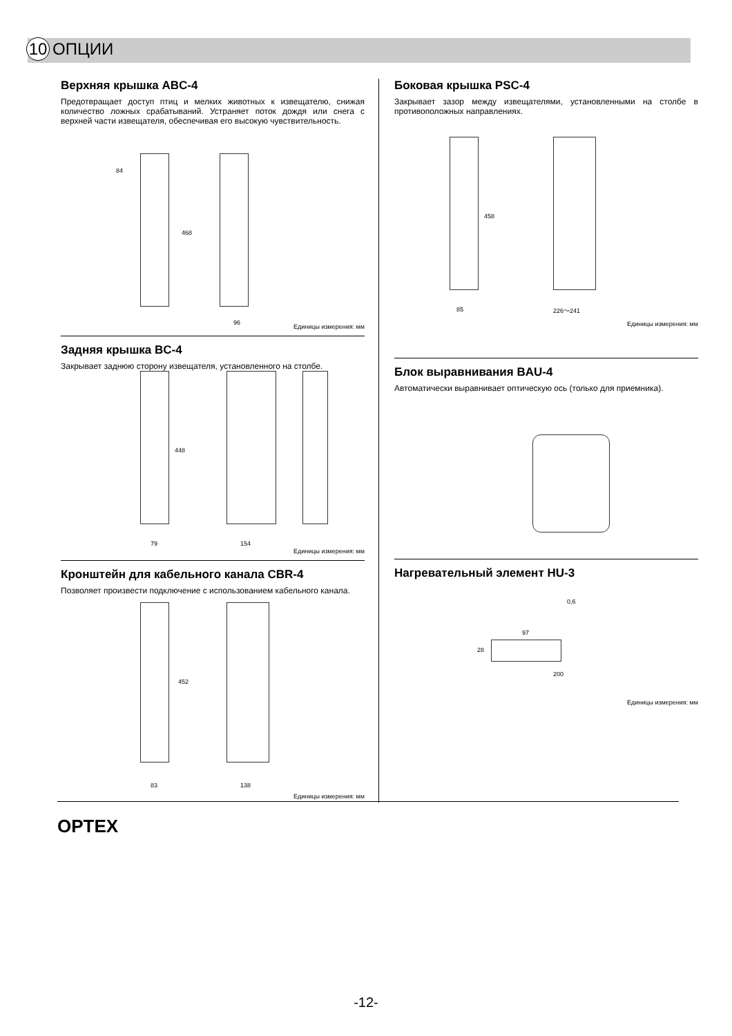10 ОПЦИИ
Верхняя крышка ABC-4
Предотвращает доступ птиц и мелких животных к извещателю, снижая количество ложных срабатываний. Устраняет поток дождя или снега с верхней части извещателя, обеспечивая его высокую чувствительность.
84
468
96 Единицы измерения: мм
Задняя крышка BC-4
Закрывает заднюю сторону извещателя, установленного на столбе.
448
79 154
Единицы измерения: мм
Кронштейн для кабельного канала CBR-4
Позволяет произвести подключение с использованием кабельного канала.
452
83 138
Единицы измерения: мм
Боковая крышка PSC-4
Закрывает зазор между извещателями, установленными на столбе в противоположных направлениях.
458
85 226～241
Единицы измерения: мм
Блок выравнивания BAU-4
Автоматически выравнивает оптическую ось (только для приемника).
Нагревательный элемент HU-3
0,6
97
28
200
Единицы измерения: мм
OPTEX
-12-